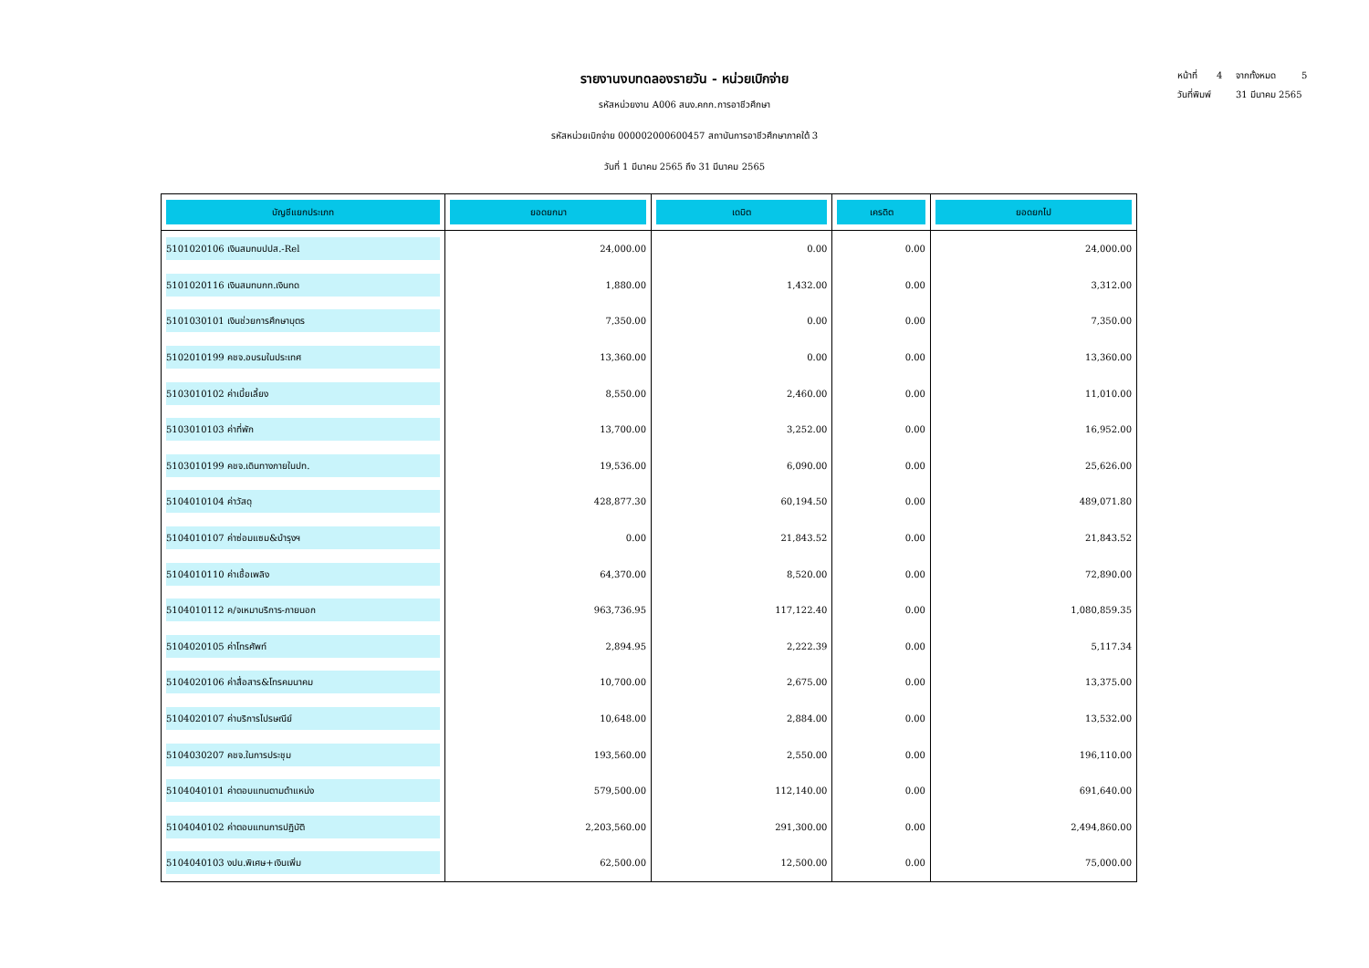หน้าที่ 4 จากทั้งหมด 5
วันที่พิมพ์ 31 มีนาคม 2565
รายงานงบทดลองรายวัน - หน่วยเบิกจ่าย
รหัสหน่วยงาน A006 สนง.คกก.การอาชีวศึกษา
รหัสหน่วยเบิกจ่าย 000002000600457 สถาบันการอาชีวศึกษาภาคใต้ 3
วันที่ 1 มีนาคม 2565 ถึง 31 มีนาคม 2565
| บัญชีแยกประเภท | ยอดยกมา | เดบิต | เครดิต | ยอดยกไป |
| --- | --- | --- | --- | --- |
| 5101020106 เงินสมทบปปส.-Rel | 24,000.00 | 0.00 | 0.00 | 24,000.00 |
| 5101020116 เงินสมทบกท.เงินทด | 1,880.00 | 1,432.00 | 0.00 | 3,312.00 |
| 5101030101 เงินช่วยการศึกษาบุตร | 7,350.00 | 0.00 | 0.00 | 7,350.00 |
| 5102010199 คชจ.อบรมในประเทศ | 13,360.00 | 0.00 | 0.00 | 13,360.00 |
| 5103010102 ค่าเบี้ยเลี้ยง | 8,550.00 | 2,460.00 | 0.00 | 11,010.00 |
| 5103010103 ค่าที่พัก | 13,700.00 | 3,252.00 | 0.00 | 16,952.00 |
| 5103010199 คชจ.เดินทางภายในปท. | 19,536.00 | 6,090.00 | 0.00 | 25,626.00 |
| 5104010104 ค่าวัสดุ | 428,877.30 | 60,194.50 | 0.00 | 489,071.80 |
| 5104010107 ค่าซ่อมแซม&บำรุงฯ | 0.00 | 21,843.52 | 0.00 | 21,843.52 |
| 5104010110 ค่าเชื้อเพลิง | 64,370.00 | 8,520.00 | 0.00 | 72,890.00 |
| 5104010112 ค/จเหมาบริการ-ภายนอก | 963,736.95 | 117,122.40 | 0.00 | 1,080,859.35 |
| 5104020105 ค่าโทรศัพท์ | 2,894.95 | 2,222.39 | 0.00 | 5,117.34 |
| 5104020106 ค่าสื่อสาร&โทรคมนาคม | 10,700.00 | 2,675.00 | 0.00 | 13,375.00 |
| 5104020107 ค่าบริการไปรษณีย์ | 10,648.00 | 2,884.00 | 0.00 | 13,532.00 |
| 5104030207 คชจ.ในการประชุม | 193,560.00 | 2,550.00 | 0.00 | 196,110.00 |
| 5104040101 ค่าตอบแทนตามตำแหน่ง | 579,500.00 | 112,140.00 | 0.00 | 691,640.00 |
| 5104040102 ค่าตอบแทนการปฏิบัติ | 2,203,560.00 | 291,300.00 | 0.00 | 2,494,860.00 |
| 5104040103 งปน.พิเศษ+เงินเพิ่ม | 62,500.00 | 12,500.00 | 0.00 | 75,000.00 |